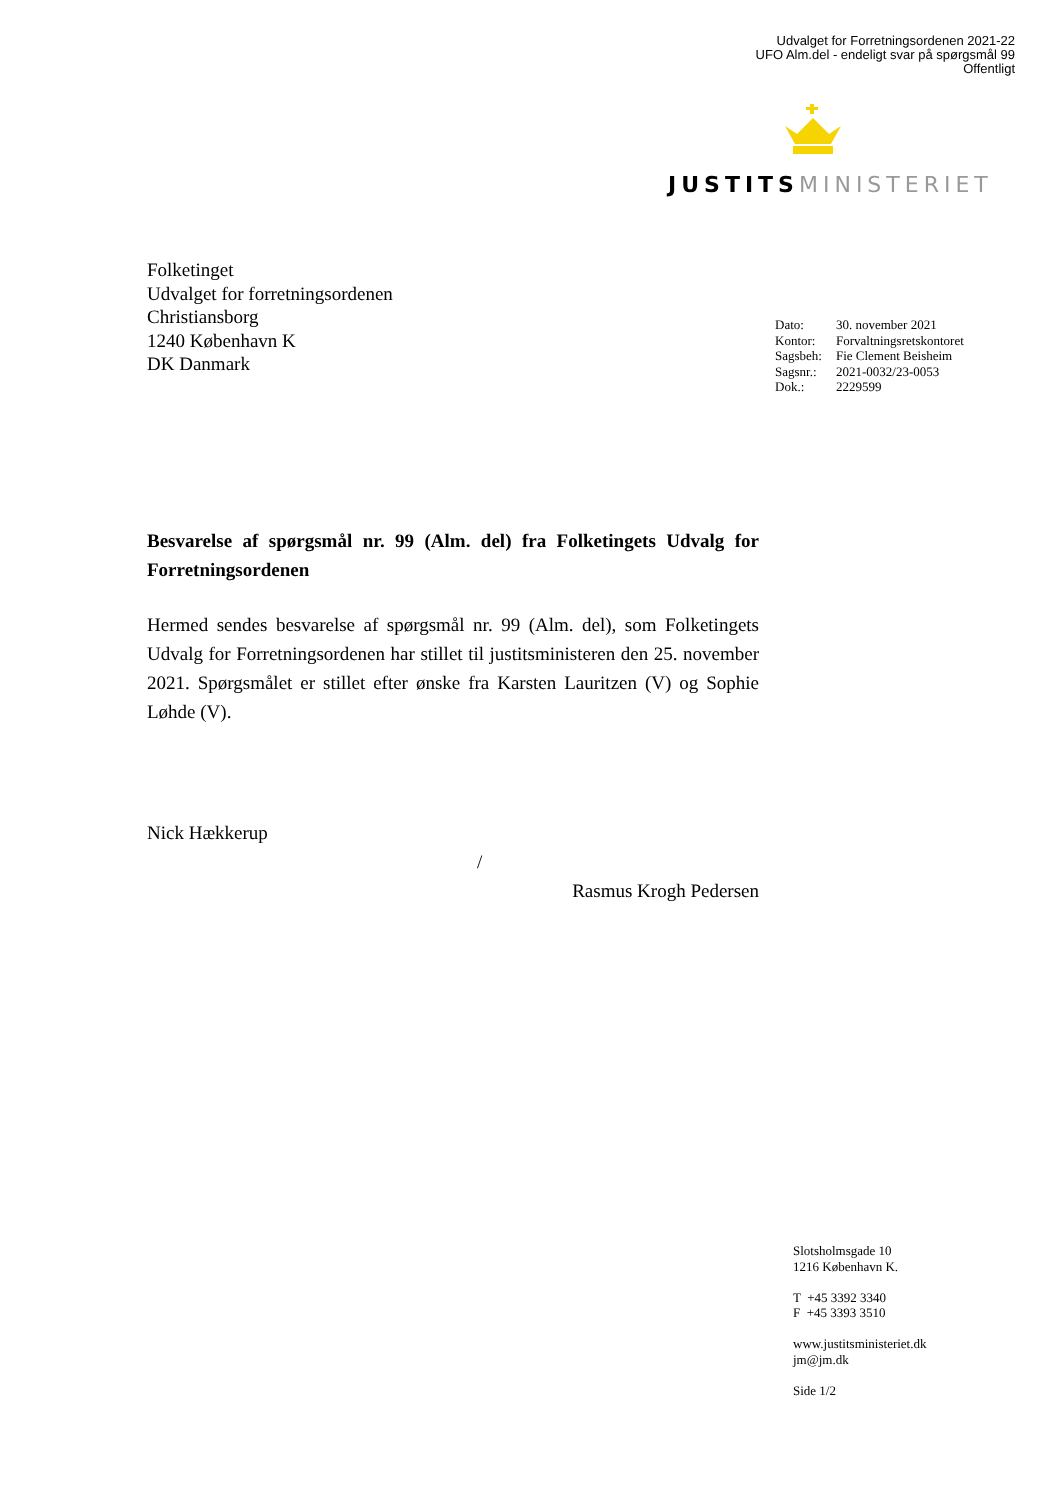Udvalget for Forretningsordenen 2021-22
UFO Alm.del - endeligt svar på spørgsmål 99
Offentligt
JUSTITS MINISTERIET
Folketinget
Udvalget for forretningsordenen
Christiansborg
1240 København K
DK Danmark
| Dato: | 30. november 2021 |
| Kontor: | Forvaltningsretskontoret |
| Sagsbeh: | Fie Clement Beisheim |
| Sagsnr.: | 2021-0032/23-0053 |
| Dok.: | 2229599 |
Besvarelse af spørgsmål nr. 99 (Alm. del) fra Folketingets Udvalg for Forretningsordenen
Hermed sendes besvarelse af spørgsmål nr. 99 (Alm. del), som Folketingets Udvalg for Forretningsordenen har stillet til justitsministeren den 25. november 2021. Spørgsmålet er stillet efter ønske fra Karsten Lauritzen (V) og Sophie Løhde (V).
Nick Hækkerup
/
Rasmus Krogh Pedersen
Slotsholmsgade 10
1216 København K.
T +45 3392 3340
F +45 3393 3510
www.justitsministeriet.dk
jm@jm.dk
Side 1/2